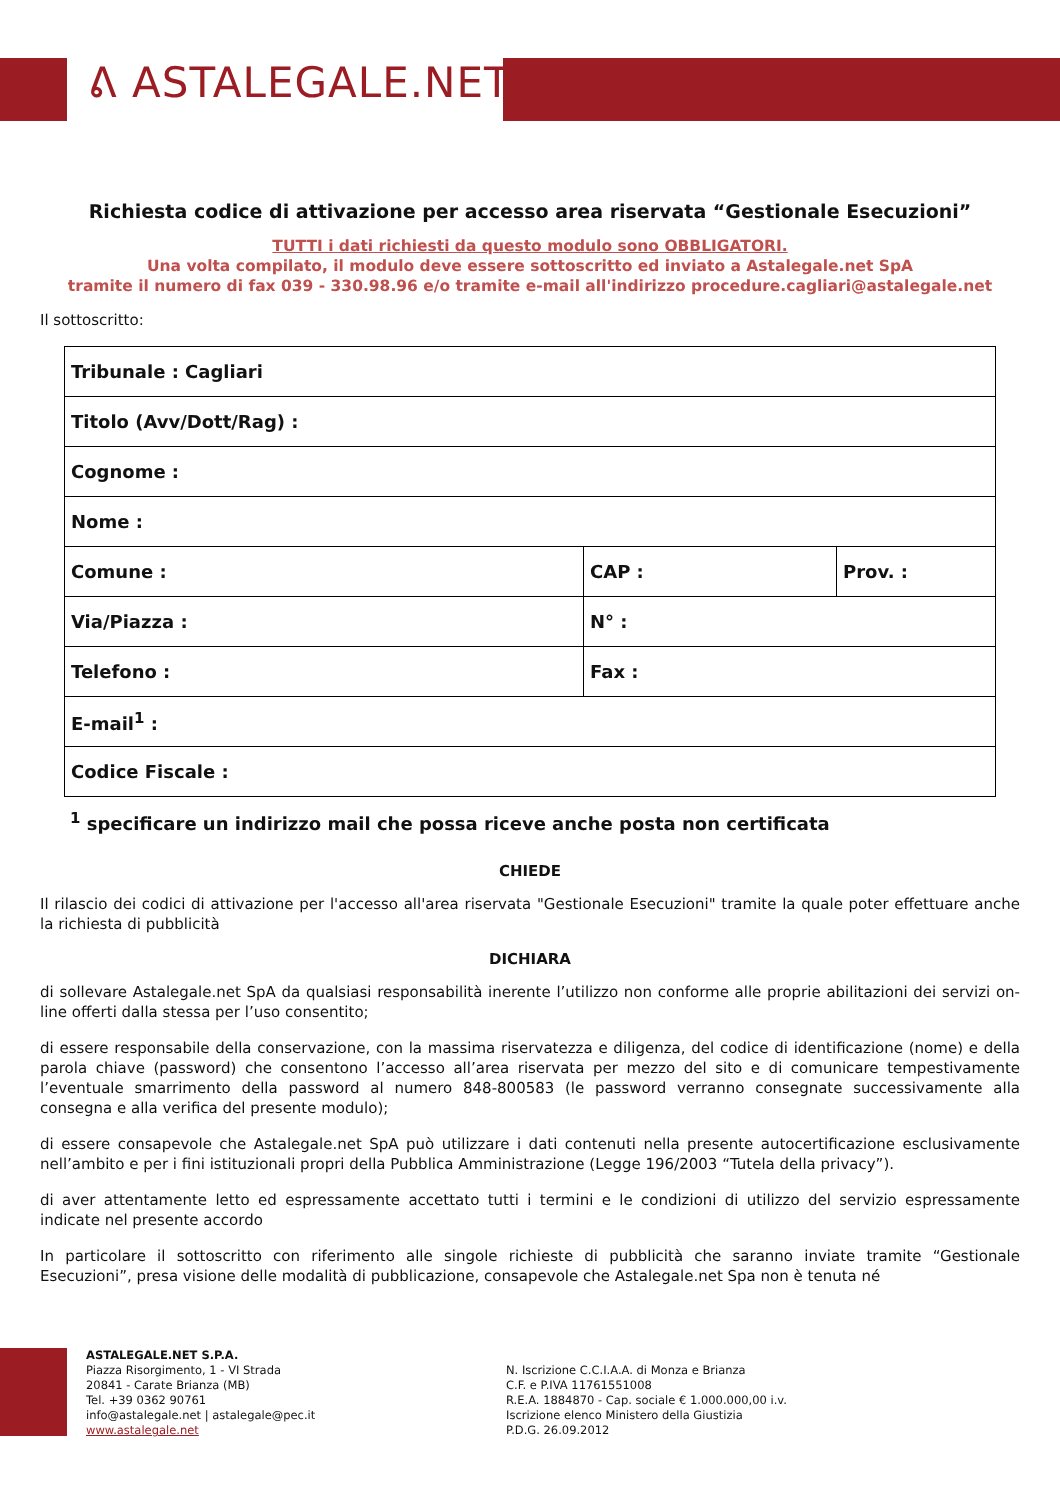ᕕ ASTALEGALE.NET
Richiesta codice di attivazione per accesso area riservata “Gestionale Esecuzioni”
TUTTI i dati richiesti da questo modulo sono OBBLIGATORI.
Una volta compilato, il modulo deve essere sottoscritto ed inviato a Astalegale.net SpA
tramite il numero di fax 039 - 330.98.96 e/o tramite e-mail all'indirizzo procedure.cagliari@astalegale.net
Il sottoscritto:
| Tribunale : Cagliari | | |
| Titolo (Avv/Dott/Rag) : | | |
| Cognome : | | |
| Nome : | | |
| Comune : | CAP : | Prov. : |
| Via/Piazza : | N° : | |
| Telefono : | Fax : | |
| E-mail<sup>1</sup> : | | |
| Codice Fiscale : | | |
<sup>1</sup> specificare un indirizzo mail che possa riceve anche posta non certificata
CHIEDE
Il rilascio dei codici di attivazione per l'accesso all'area riservata "Gestionale Esecuzioni" tramite la quale poter effettuare anche la richiesta di pubblicità
DICHIARA
di sollevare Astalegale.net SpA da qualsiasi responsabilità inerente l’utilizzo non conforme alle proprie abilitazioni dei servizi on-line offerti dalla stessa per l’uso consentito;
di essere responsabile della conservazione, con la massima riservatezza e diligenza, del codice di identificazione (nome) e della parola chiave (password) che consentono l’accesso all’area riservata per mezzo del sito e di comunicare tempestivamente l’eventuale smarrimento della password al numero 848-800583 (le password verranno consegnate successivamente alla consegna e alla verifica del presente modulo);
di essere consapevole che Astalegale.net SpA può utilizzare i dati contenuti nella presente autocertificazione esclusivamente nell’ambito e per i fini istituzionali propri della Pubblica Amministrazione (Legge 196/2003 “Tutela della privacy”).
di aver attentamente letto ed espressamente accettato tutti i termini e le condizioni di utilizzo del servizio espressamente indicate nel presente accordo
In particolare il sottoscritto con riferimento alle singole richieste di pubblicità che saranno inviate tramite “Gestionale Esecuzioni”, presa visione delle modalità di pubblicazione, consapevole che Astalegale.net Spa non è tenuta né
ASTALEGALE.NET S.P.A.
Piazza Risorgimento, 1 - VI Strada
20841 - Carate Brianza (MB)
Tel. +39 0362 90761
info@astalegale.net | astalegale@pec.it
www.astalegale.net
N. Iscrizione C.C.I.A.A. di Monza e Brianza
C.F. e P.IVA 11761551008
R.E.A. 1884870 - Cap. sociale € 1.000.000,00 i.v.
Iscrizione elenco Ministero della Giustizia
P.D.G. 26.09.2012